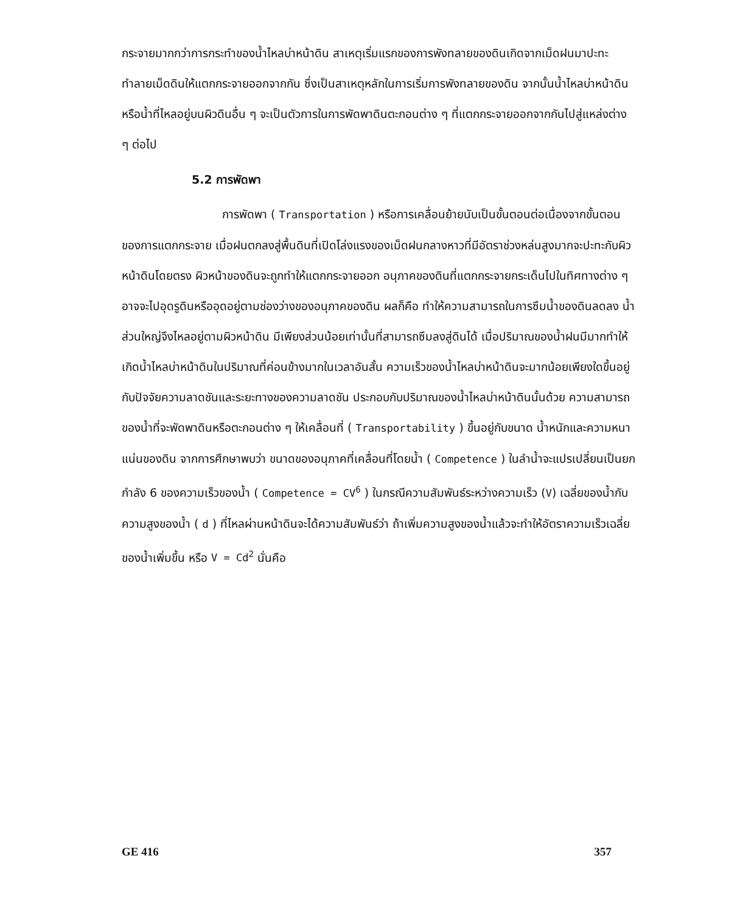กระจายมากกว่าการกระทำของน้ำไหลบ่าหน้าดิน สาเหตุเริ่มแรกของการพังทลายของดินเกิดจากเม็ดฝนมาปะทะทำลายเม็ดดินให้แตกกระจายออกจากกัน ซึ่งเป็นสาเหตุหลักในการเริ่มการพังทลายของดิน จากนั้นน้ำไหลบ่าหน้าดินหรือน้ำที่ไหลอยู่บนผิวดินอื่น ๆ จะเป็นตัวการในการพัดพาดินตะกอนต่าง ๆ ที่แตกกระจายออกจากกันไปสู่แหล่งต่าง ๆ ต่อไป
5.2 การพัดพา
การพัดพา ( Transportation ) หรือการเคลื่อนย้ายนับเป็นขั้นตอนต่อเนื่องจากขั้นตอนของการแตกกระจาย เมื่อฝนตกลงสู่พื้นดินที่เปิดโล่งแรงของเม็ดฝนกลางหาวที่มีอัตราช่วงหล่นสูงมากจะปะทะกับผิวหน้าดินโดยตรง ผิวหน้าของดินจะถูกทำให้แตกกระจายออก อนุภาคของดินที่แตกกระจายกระเด็นไปในทิศทางต่าง ๆ อาจจะไปอุดรูดินหรืออุดอยู่ตามช่องว่างของอนุภาคของดิน ผลก็คือ ทำให้ความสามารถในการซึมน้ำของดินลดลง น้ำส่วนใหญ่จึงไหลอยู่ตามผิวหน้าดิน มีเพียงส่วนน้อยเท่านั้นที่สามารถซึมลงสู่ดินได้ เมื่อปริมาณของน้ำฝนมีมากทำให้เกิดน้ำไหลบ่าหน้าดินในปริมาณที่ค่อนข้างมากในเวลาอันสั้น ความเร็วของน้ำไหลบ่าหน้าดินจะมากน้อยเพียงใดขึ้นอยู่กับปัจจัยความลาดชันและระยะทางของความลาดชัน ประกอบกับปริมาณของน้ำไหลบ่าหน้าดินนั้นด้วย ความสามารถของน้ำที่จะพัดพาดินหรือตะกอนต่าง ๆ ให้เคลื่อนที่ ( Transportability ) ขึ้นอยู่กับขนาด น้ำหนักและความหนาแน่นของดิน จากการศึกษาพบว่า ขนาดของอนุภาคที่เคลื่อนที่โดยน้ำ ( Competence ) ในลำน้ำจะแปรเปลี่ยนเป็นยกกำลัง 6 ของความเร็วของน้ำ ( Competence = CV<sup>6</sup> ) ในกรณีความสัมพันธ์ระหว่างความเร็ว (V) เฉลี่ยของน้ำกับความสูงของน้ำ ( d ) ที่ไหลผ่านหน้าดินจะได้ความสัมพันธ์ว่า ถ้าเพิ่มความสูงของน้ำแล้วจะทำให้อัตราความเร็วเฉลี่ยของน้ำเพิ่มขึ้น หรือ V = Cd<sup>2</sup> นั่นคือ
GE 416 357